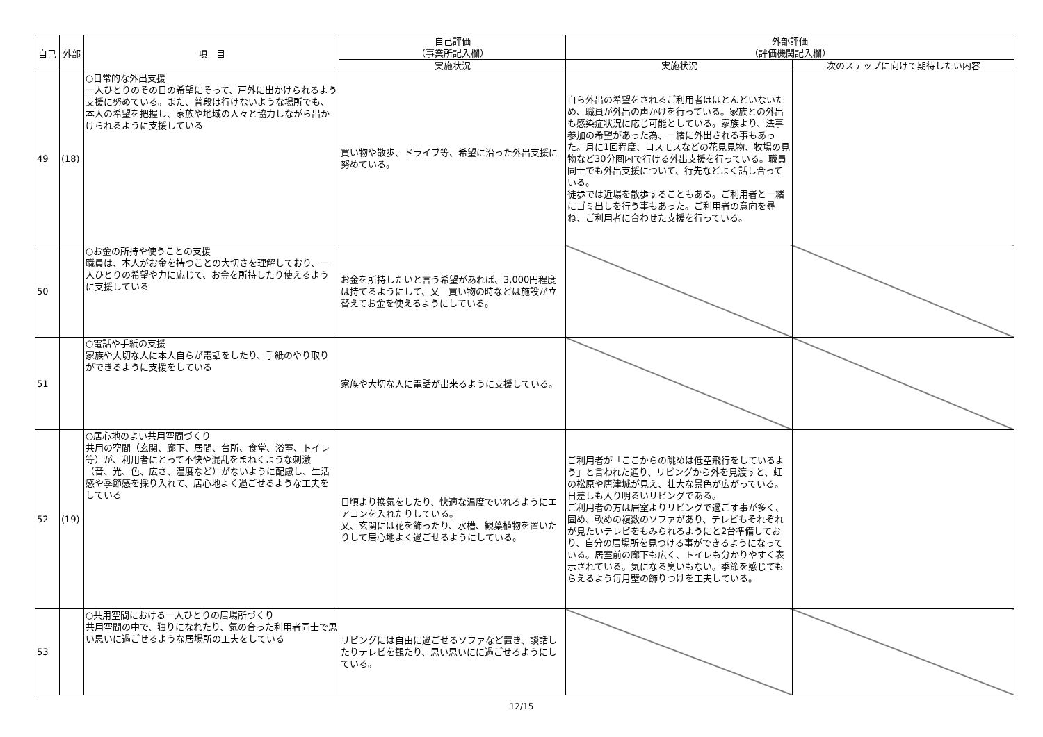| 自己 | 外部 | 項 目 | 自己評価 （事業所記入欄） | 外部評価 （評価機関記入欄） | |
| --- | --- | --- | --- | --- | --- |
| | | | 実施状況 | 実施状況 | 次のステップに向けて期待したい内容 |
| 49 | (18) | ○日常的な外出支援 一人ひとりのその日の希望にそって、戸外に出かけられるよう支援に努めている。また、普段は行けないような場所でも、本人の希望を把握し、家族や地域の人々と協力しながら出かけられるように支援している | 買い物や散歩、ドライブ等、希望に沿った外出支援に努めている。 | 自ら外出の希望をされるご利用者はほとんどいないため、職員が外出の声かけを行っている。家族との外出も感染症状況に応じ可能としている。家族より、法事参加の希望があった為、一緒に外出される事もあった。月に1回程度、コスモスなどの花見見物、牧場の見物など30分圏内で行ける外出支援を行っている。職員同士でも外出支援について、行先などよく話し合っている。 徒歩では近場を散歩することもある。ご利用者と一緒にゴミ出しを行う事もあった。ご利用者の意向を尋ね、ご利用者に合わせた支援を行っている。 | |
| 50 | | ○お金の所持や使うことの支援 職員は、本人がお金を持つことの大切さを理解しており、一人ひとりの希望や力に応じて、お金を所持したり使えるように支援している | お金を所持したいと言う希望があれば、3,000円程度は持てるようにして、又 買い物の時などは施設が立替えてお金を使えるようにしている。 | | |
| 51 | | ○電話や手紙の支援 家族や大切な人に本人自らが電話をしたり、手紙のやり取りができるように支援をしている | 家族や大切な人に電話が出来るように支援している。 | | |
| 52 | (19) | ○居心地のよい共用空間づくり 共用の空間（玄関、廊下、居間、台所、食堂、浴室、トイレ等）が、利用者にとって不快や混乱をまねくような刺激（音、光、色、広さ、温度など）がないように配慮し、生活感や季節感を採り入れて、居心地よく過ごせるような工夫をしている | 日頃より換気をしたり、快適な温度でいれるようにエアコンを入れたりしている。 又、玄関には花を飾ったり、水槽、観葉植物を置いたりして居心地よく過ごせるようにしている。 | ご利用者が「ここからの眺めは低空飛行をしているよう」と言われた通り、リビングから外を見渡すと、虹の松原や唐津城が見え、壮大な景色が広がっている。日差しも入り明るいリビングである。 ご利用者の方は居室よりリビングで過ごす事が多く、固め、軟めの複数のソファがあり、テレビもそれぞれが見たいテレビをもみられるようにと2台準備しており、自分の居場所を見つける事ができるようになっている。居室前の廊下も広く、トイレも分かりやすく表示されている。気になる臭いもない。季節を感じてもらえるよう毎月壁の飾りつけを工夫している。 | |
| 53 | | ○共用空間における一人ひとりの居場所づくり 共用空間の中で、独りになれたり、気の合った利用者同士で思い思いに過ごせるような居場所の工夫をしている | リビングには自由に過ごせるソファなど置き、談話したりテレビを観たり、思い思いにに過ごせるようにしている。 | | |
12/15